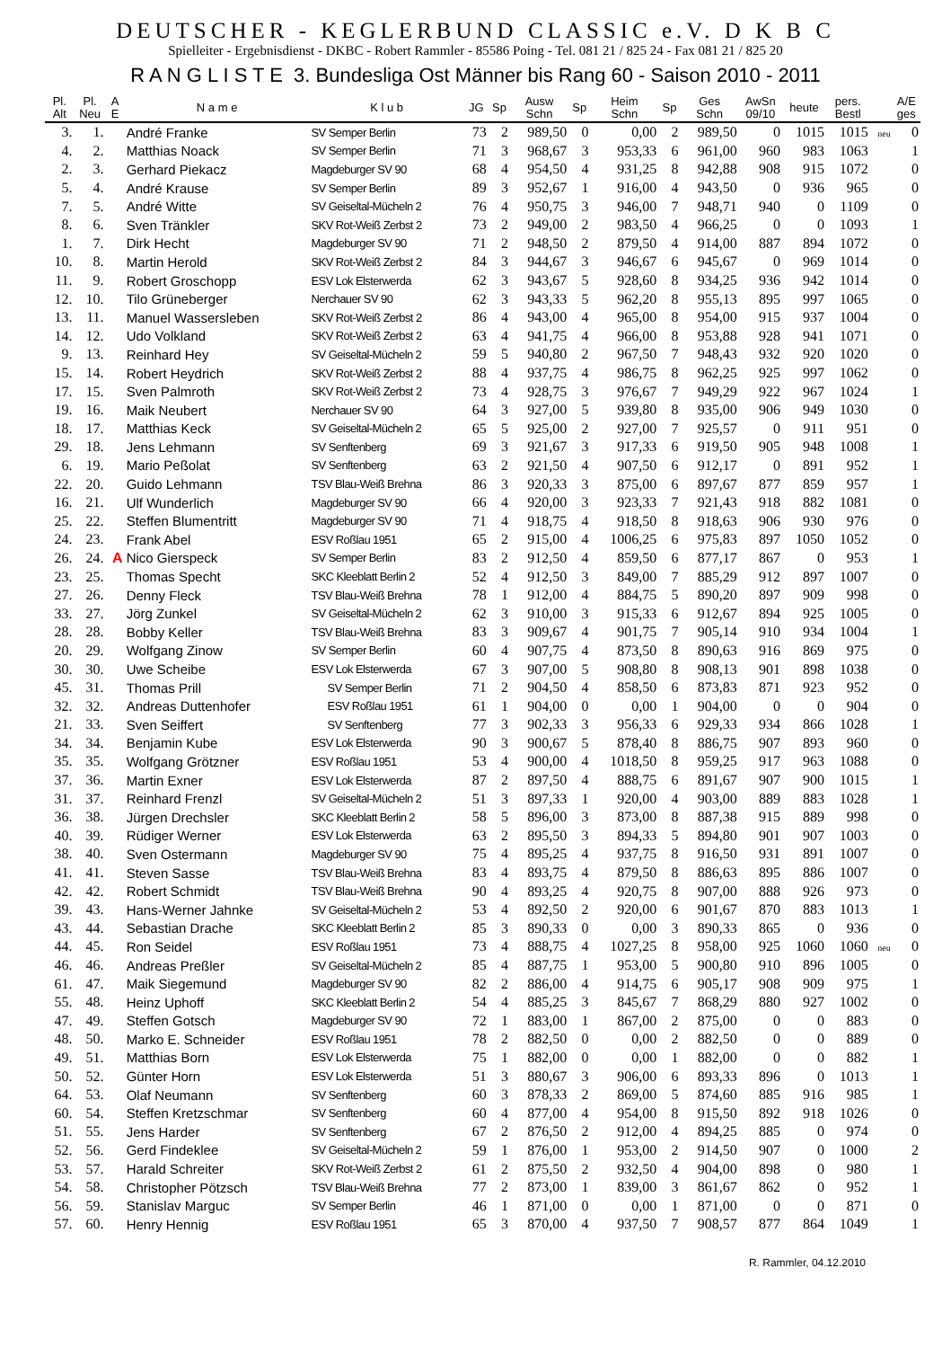DEUTSCHER - KEGLERBUND CLASSIC e.V. D K B C
Spielleiter - Ergebnisdienst - DKBC - Robert Rammler - 85586 Poing - Tel. 081 21 / 825 24 - Fax 081 21 / 825 20
R A N G L I S T E 3. Bundesliga Ost Männer bis Rang 60 - Saison 2010 - 2011
| Pl. Alt | Pl. Neu | A E | N a m e | K l u b | JG | Sp | Ausw Schn | Sp | Heim Schn | Sp | Ges Schn | AwSn 09/10 | heute | pers. Bestl | | A/E ges |
| --- | --- | --- | --- | --- | --- | --- | --- | --- | --- | --- | --- | --- | --- | --- | --- | --- |
| 3. | 1. | | André Franke | SV Semper Berlin | 73 | 2 | 989,50 | 0 | 0,00 | 2 | 989,50 | 0 | 1015 | 1015 | neu | 0 |
| 4. | 2. | | Matthias Noack | SV Semper Berlin | 71 | 3 | 968,67 | 3 | 953,33 | 6 | 961,00 | 960 | 983 | 1063 | | 1 |
| 2. | 3. | | Gerhard Piekacz | Magdeburger SV 90 | 68 | 4 | 954,50 | 4 | 931,25 | 8 | 942,88 | 908 | 915 | 1072 | | 0 |
| 5. | 4. | | André Krause | SV Semper Berlin | 89 | 3 | 952,67 | 1 | 916,00 | 4 | 943,50 | 0 | 936 | 965 | | 0 |
| 7. | 5. | | André Witte | SV Geiseltal-Mücheln 2 | 76 | 4 | 950,75 | 3 | 946,00 | 7 | 948,71 | 940 | 0 | 1109 | | 0 |
| 8. | 6. | | Sven Tränkler | SKV Rot-Weiß Zerbst 2 | 73 | 2 | 949,00 | 2 | 983,50 | 4 | 966,25 | 0 | 0 | 1093 | | 1 |
| 1. | 7. | | Dirk Hecht | Magdeburger SV 90 | 71 | 2 | 948,50 | 2 | 879,50 | 4 | 914,00 | 887 | 894 | 1072 | | 0 |
| 10. | 8. | | Martin Herold | SKV Rot-Weiß Zerbst 2 | 84 | 3 | 944,67 | 3 | 946,67 | 6 | 945,67 | 0 | 969 | 1014 | | 0 |
| 11. | 9. | | Robert Groschopp | ESV Lok Elsterwerda | 62 | 3 | 943,67 | 5 | 928,60 | 8 | 934,25 | 936 | 942 | 1014 | | 0 |
| 12. | 10. | | Tilo Grüneberger | Nerchauer SV 90 | 62 | 3 | 943,33 | 5 | 962,20 | 8 | 955,13 | 895 | 997 | 1065 | | 0 |
| 13. | 11. | | Manuel Wassersleben | SKV Rot-Weiß Zerbst 2 | 86 | 4 | 943,00 | 4 | 965,00 | 8 | 954,00 | 915 | 937 | 1004 | | 0 |
| 14. | 12. | | Udo Volkland | SKV Rot-Weiß Zerbst 2 | 63 | 4 | 941,75 | 4 | 966,00 | 8 | 953,88 | 928 | 941 | 1071 | | 0 |
| 9. | 13. | | Reinhard Hey | SV Geiseltal-Mücheln 2 | 59 | 5 | 940,80 | 2 | 967,50 | 7 | 948,43 | 932 | 920 | 1020 | | 0 |
| 15. | 14. | | Robert Heydrich | SKV Rot-Weiß Zerbst 2 | 88 | 4 | 937,75 | 4 | 986,75 | 8 | 962,25 | 925 | 997 | 1062 | | 0 |
| 17. | 15. | | Sven Palmroth | SKV Rot-Weiß Zerbst 2 | 73 | 4 | 928,75 | 3 | 976,67 | 7 | 949,29 | 922 | 967 | 1024 | | 1 |
| 19. | 16. | | Maik Neubert | Nerchauer SV 90 | 64 | 3 | 927,00 | 5 | 939,80 | 8 | 935,00 | 906 | 949 | 1030 | | 0 |
| 18. | 17. | | Matthias Keck | SV Geiseltal-Mücheln 2 | 65 | 5 | 925,00 | 2 | 927,00 | 7 | 925,57 | 0 | 911 | 951 | | 0 |
| 29. | 18. | | Jens Lehmann | SV Senftenberg | 69 | 3 | 921,67 | 3 | 917,33 | 6 | 919,50 | 905 | 948 | 1008 | | 1 |
| 6. | 19. | | Mario Peßolat | SV Senftenberg | 63 | 2 | 921,50 | 4 | 907,50 | 6 | 912,17 | 0 | 891 | 952 | | 1 |
| 22. | 20. | | Guido Lehmann | TSV Blau-Weiß Brehna | 86 | 3 | 920,33 | 3 | 875,00 | 6 | 897,67 | 877 | 859 | 957 | | 1 |
| 16. | 21. | | Ulf Wunderlich | Magdeburger SV 90 | 66 | 4 | 920,00 | 3 | 923,33 | 7 | 921,43 | 918 | 882 | 1081 | | 0 |
| 25. | 22. | | Steffen Blumentritt | Magdeburger SV 90 | 71 | 4 | 918,75 | 4 | 918,50 | 8 | 918,63 | 906 | 930 | 976 | | 0 |
| 24. | 23. | | Frank Abel | ESV Roßlau 1951 | 65 | 2 | 915,00 | 4 | 1006,25 | 6 | 975,83 | 897 | 1050 | 1052 | | 0 |
| 26. | 24. | A | Nico Gierspeck | SV Semper Berlin | 83 | 2 | 912,50 | 4 | 859,50 | 6 | 877,17 | 867 | 0 | 953 | | 1 |
| 23. | 25. | | Thomas Specht | SKC Kleeblatt Berlin 2 | 52 | 4 | 912,50 | 3 | 849,00 | 7 | 885,29 | 912 | 897 | 1007 | | 0 |
| 27. | 26. | | Denny Fleck | TSV Blau-Weiß Brehna | 78 | 1 | 912,00 | 4 | 884,75 | 5 | 890,20 | 897 | 909 | 998 | | 0 |
| 33. | 27. | | Jörg Zunkel | SV Geiseltal-Mücheln 2 | 62 | 3 | 910,00 | 3 | 915,33 | 6 | 912,67 | 894 | 925 | 1005 | | 0 |
| 28. | 28. | | Bobby Keller | TSV Blau-Weiß Brehna | 83 | 3 | 909,67 | 4 | 901,75 | 7 | 905,14 | 910 | 934 | 1004 | | 1 |
| 20. | 29. | | Wolfgang Zinow | SV Semper Berlin | 60 | 4 | 907,75 | 4 | 873,50 | 8 | 890,63 | 916 | 869 | 975 | | 0 |
| 30. | 30. | | Uwe Scheibe | ESV Lok Elsterwerda | 67 | 3 | 907,00 | 5 | 908,80 | 8 | 908,13 | 901 | 898 | 1038 | | 0 |
| 45. | 31. | | Thomas Prill | SV Semper Berlin | 71 | 2 | 904,50 | 4 | 858,50 | 6 | 873,83 | 871 | 923 | 952 | | 0 |
| 32. | 32. | | Andreas Duttenhofer | ESV Roßlau 1951 | 61 | 1 | 904,00 | 0 | 0,00 | 1 | 904,00 | 0 | 0 | 904 | | 0 |
| 21. | 33. | | Sven Seiffert | SV Senftenberg | 77 | 3 | 902,33 | 3 | 956,33 | 6 | 929,33 | 934 | 866 | 1028 | | 1 |
| 34. | 34. | | Benjamin Kube | ESV Lok Elsterwerda | 90 | 3 | 900,67 | 5 | 878,40 | 8 | 886,75 | 907 | 893 | 960 | | 0 |
| 35. | 35. | | Wolfgang Grötzner | ESV Roßlau 1951 | 53 | 4 | 900,00 | 4 | 1018,50 | 8 | 959,25 | 917 | 963 | 1088 | | 0 |
| 37. | 36. | | Martin Exner | ESV Lok Elsterwerda | 87 | 2 | 897,50 | 4 | 888,75 | 6 | 891,67 | 907 | 900 | 1015 | | 1 |
| 31. | 37. | | Reinhard Frenzl | SV Geiseltal-Mücheln 2 | 51 | 3 | 897,33 | 1 | 920,00 | 4 | 903,00 | 889 | 883 | 1028 | | 1 |
| 36. | 38. | | Jürgen Drechsler | SKC Kleeblatt Berlin 2 | 58 | 5 | 896,00 | 3 | 873,00 | 8 | 887,38 | 915 | 889 | 998 | | 0 |
| 40. | 39. | | Rüdiger Werner | ESV Lok Elsterwerda | 63 | 2 | 895,50 | 3 | 894,33 | 5 | 894,80 | 901 | 907 | 1003 | | 0 |
| 38. | 40. | | Sven Ostermann | Magdeburger SV 90 | 75 | 4 | 895,25 | 4 | 937,75 | 8 | 916,50 | 931 | 891 | 1007 | | 0 |
| 41. | 41. | | Steven Sasse | TSV Blau-Weiß Brehna | 83 | 4 | 893,75 | 4 | 879,50 | 8 | 886,63 | 895 | 886 | 1007 | | 0 |
| 42. | 42. | | Robert Schmidt | TSV Blau-Weiß Brehna | 90 | 4 | 893,25 | 4 | 920,75 | 8 | 907,00 | 888 | 926 | 973 | | 0 |
| 39. | 43. | | Hans-Werner Jahnke | SV Geiseltal-Mücheln 2 | 53 | 4 | 892,50 | 2 | 920,00 | 6 | 901,67 | 870 | 883 | 1013 | | 1 |
| 43. | 44. | | Sebastian Drache | SKC Kleeblatt Berlin 2 | 85 | 3 | 890,33 | 0 | 0,00 | 3 | 890,33 | 865 | 0 | 936 | | 0 |
| 44. | 45. | | Ron Seidel | ESV Roßlau 1951 | 73 | 4 | 888,75 | 4 | 1027,25 | 8 | 958,00 | 925 | 1060 | 1060 | neu | 0 |
| 46. | 46. | | Andreas Preßler | SV Geiseltal-Mücheln 2 | 85 | 4 | 887,75 | 1 | 953,00 | 5 | 900,80 | 910 | 896 | 1005 | | 0 |
| 61. | 47. | | Maik Siegemund | Magdeburger SV 90 | 82 | 2 | 886,00 | 4 | 914,75 | 6 | 905,17 | 908 | 909 | 975 | | 1 |
| 55. | 48. | | Heinz Uphoff | SKC Kleeblatt Berlin 2 | 54 | 4 | 885,25 | 3 | 845,67 | 7 | 868,29 | 880 | 927 | 1002 | | 0 |
| 47. | 49. | | Steffen Gotsch | Magdeburger SV 90 | 72 | 1 | 883,00 | 1 | 867,00 | 2 | 875,00 | 0 | 0 | 883 | | 0 |
| 48. | 50. | | Marko E. Schneider | ESV Roßlau 1951 | 78 | 2 | 882,50 | 0 | 0,00 | 2 | 882,50 | 0 | 0 | 889 | | 0 |
| 49. | 51. | | Matthias Born | ESV Lok Elsterwerda | 75 | 1 | 882,00 | 0 | 0,00 | 1 | 882,00 | 0 | 0 | 882 | | 1 |
| 50. | 52. | | Günter Horn | ESV Lok Elsterwerda | 51 | 3 | 880,67 | 3 | 906,00 | 6 | 893,33 | 896 | 0 | 1013 | | 1 |
| 64. | 53. | | Olaf Neumann | SV Senftenberg | 60 | 3 | 878,33 | 2 | 869,00 | 5 | 874,60 | 885 | 916 | 985 | | 1 |
| 60. | 54. | | Steffen Kretzschmar | SV Senftenberg | 60 | 4 | 877,00 | 4 | 954,00 | 8 | 915,50 | 892 | 918 | 1026 | | 0 |
| 51. | 55. | | Jens Harder | SV Senftenberg | 67 | 2 | 876,50 | 2 | 912,00 | 4 | 894,25 | 885 | 0 | 974 | | 0 |
| 52. | 56. | | Gerd Findeklee | SV Geiseltal-Mücheln 2 | 59 | 1 | 876,00 | 1 | 953,00 | 2 | 914,50 | 907 | 0 | 1000 | | 2 |
| 53. | 57. | | Harald Schreiter | SKV Rot-Weiß Zerbst 2 | 61 | 2 | 875,50 | 2 | 932,50 | 4 | 904,00 | 898 | 0 | 980 | | 1 |
| 54. | 58. | | Christopher Pötzsch | TSV Blau-Weiß Brehna | 77 | 2 | 873,00 | 1 | 839,00 | 3 | 861,67 | 862 | 0 | 952 | | 1 |
| 56. | 59. | | Stanislav Marguc | SV Semper Berlin | 46 | 1 | 871,00 | 0 | 0,00 | 1 | 871,00 | 0 | 0 | 871 | | 0 |
| 57. | 60. | | Henry Hennig | ESV Roßlau 1951 | 65 | 3 | 870,00 | 4 | 937,50 | 7 | 908,57 | 877 | 864 | 1049 | | 1 |
R. Rammler, 04.12.2010